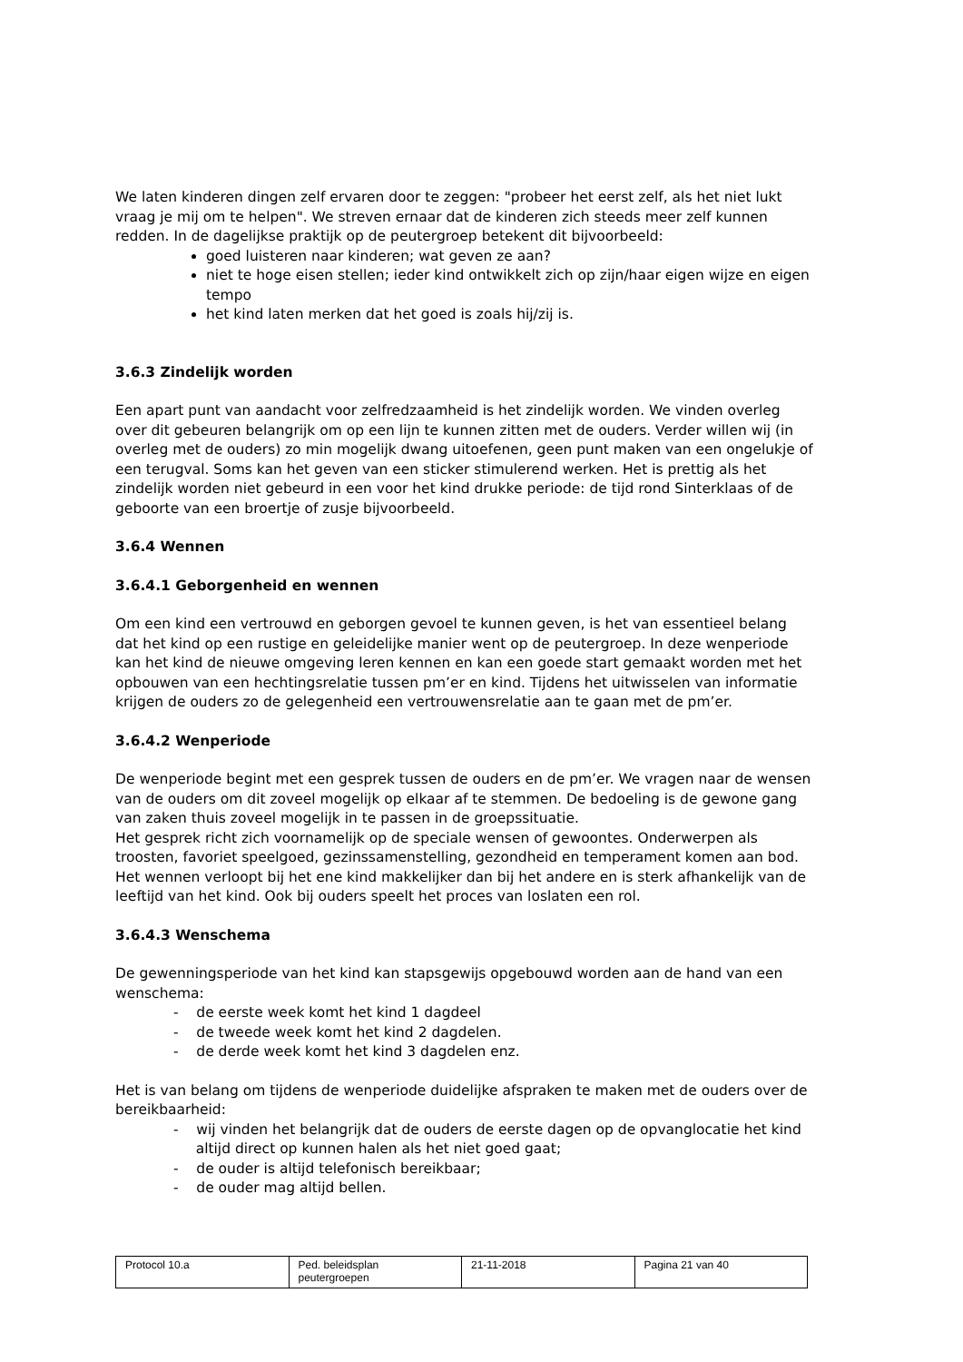We laten kinderen dingen zelf ervaren door te zeggen: "probeer het eerst zelf, als het niet lukt vraag je mij om te helpen". We streven ernaar dat de kinderen zich steeds meer zelf kunnen redden. In de dagelijkse praktijk op de peutergroep betekent dit bijvoorbeeld:
goed luisteren naar kinderen; wat geven ze aan?
niet te hoge eisen stellen; ieder kind ontwikkelt zich op zijn/haar eigen wijze en eigen tempo
het kind laten merken dat het goed is zoals hij/zij is.
3.6.3 Zindelijk worden
Een apart punt van aandacht voor zelfredzaamheid is het zindelijk worden. We vinden overleg over dit gebeuren belangrijk om op een lijn te kunnen zitten met de ouders. Verder willen wij (in overleg met de ouders) zo min mogelijk dwang uitoefenen, geen punt maken van een ongelukje of een terugval. Soms kan het geven van een sticker stimulerend werken. Het is prettig als het zindelijk worden niet gebeurd in een voor het kind drukke periode: de tijd rond Sinterklaas of de geboorte van een broertje of zusje bijvoorbeeld.
3.6.4 Wennen
3.6.4.1 Geborgenheid en wennen
Om een kind een vertrouwd en geborgen gevoel te kunnen geven, is het van essentieel belang dat het kind op een rustige en geleidelijke manier went op de peutergroep. In deze wenperiode kan het kind de nieuwe omgeving leren kennen en kan een goede start gemaakt worden met het opbouwen van een hechtingsrelatie tussen pm’er en kind. Tijdens het uitwisselen van informatie krijgen de ouders zo de gelegenheid een vertrouwensrelatie aan te gaan met de pm’er.
3.6.4.2 Wenperiode
De wenperiode begint met een gesprek tussen de ouders en de pm’er. We vragen naar de wensen van de ouders om dit zoveel mogelijk op elkaar af te stemmen. De bedoeling is de gewone gang van zaken thuis zoveel mogelijk in te passen in de groepssituatie.
Het gesprek richt zich voornamelijk op de speciale wensen of gewoontes. Onderwerpen als troosten, favoriet speelgoed, gezinssamenstelling, gezondheid en temperament komen aan bod. Het wennen verloopt bij het ene kind makkelijker dan bij het andere en is sterk afhankelijk van de leeftijd van het kind. Ook bij ouders speelt het proces van loslaten een rol.
3.6.4.3 Wenschema
De gewenningsperiode van het kind kan stapsgewijs opgebouwd worden aan de hand van een wenschema:
- de eerste week komt het kind 1 dagdeel
- de tweede week komt het kind 2 dagdelen.
- de derde week komt het kind 3 dagdelen enz.
Het is van belang om tijdens de wenperiode duidelijke afspraken te maken met de ouders over de bereikbaarheid:
- wij vinden het belangrijk dat de ouders de eerste dagen op de opvanglocatie het kind
altijd direct op kunnen halen als het niet goed gaat;
- de ouder is altijd telefonisch bereikbaar;
- de ouder mag altijd bellen.
| Protocol 10.a | Ped. beleidsplan peutergroepen | 21-11-2018 | Pagina 21 van 40 |